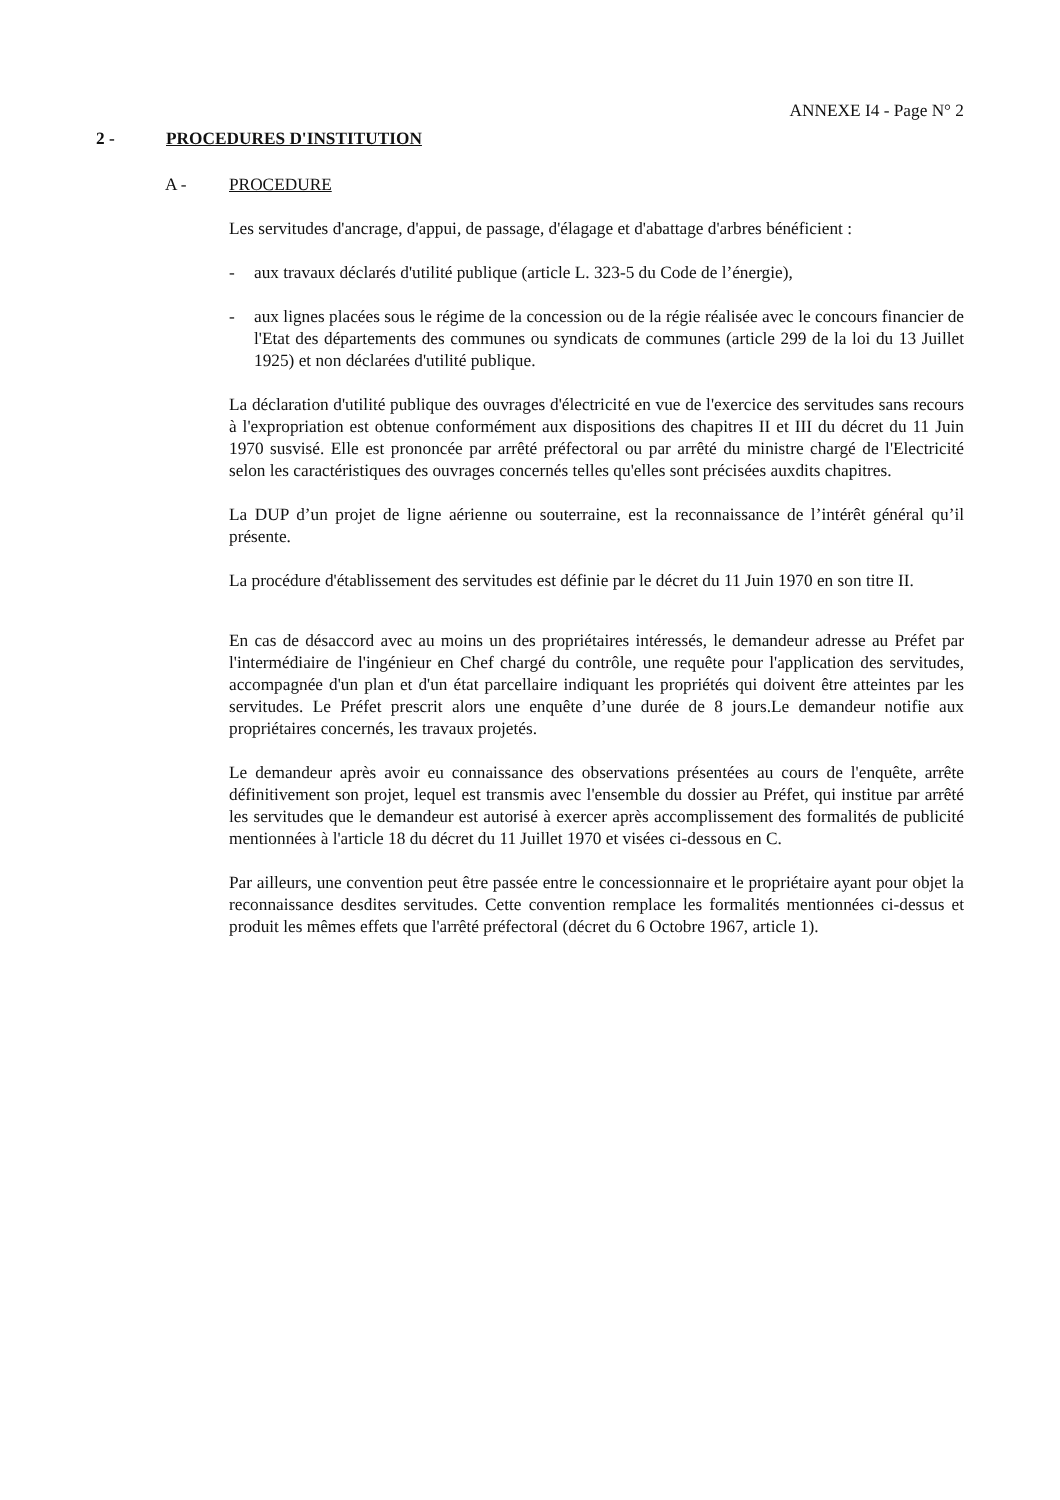ANNEXE I4 - Page N° 2
2 - PROCEDURES D'INSTITUTION
A - PROCEDURE
Les servitudes d'ancrage, d'appui, de passage, d'élagage et d'abattage d'arbres bénéficient :
- aux travaux déclarés d'utilité publique (article L. 323-5 du Code de l’énergie),
- aux lignes placées sous le régime de la concession ou de la régie réalisée avec le concours financier de l'Etat des départements des communes ou syndicats de communes (article 299 de la loi du 13 Juillet 1925) et non déclarées d'utilité publique.
La déclaration d'utilité publique des ouvrages d'électricité en vue de l'exercice des servitudes sans recours à l'expropriation est obtenue conformément aux dispositions des chapitres II et III du décret du 11 Juin 1970 susvisé. Elle est prononcée par arrêté préfectoral ou par arrêté du ministre chargé de l'Electricité selon les caractéristiques des ouvrages concernés telles qu'elles sont précisées auxdits chapitres.
La DUP d’un projet de ligne aérienne ou souterraine, est la reconnaissance de l’intérêt général qu’il présente.
La procédure d'établissement des servitudes est définie par le décret du 11 Juin 1970 en son titre II.
En cas de désaccord avec au moins un des propriétaires intéressés, le demandeur adresse au Préfet par l'intermédiaire de l'ingénieur en Chef chargé du contrôle, une requête pour l'application des servitudes, accompagnée d'un plan et d'un état parcellaire indiquant les propriétés qui doivent être atteintes par les servitudes. Le Préfet prescrit alors une enquête d’une durée de 8 jours.Le demandeur notifie aux propriétaires concernés, les travaux projetés.
Le demandeur après avoir eu connaissance des observations présentées au cours de l'enquête, arrête définitivement son projet, lequel est transmis avec l'ensemble du dossier au Préfet, qui institue par arrêté les servitudes que le demandeur est autorisé à exercer après accomplissement des formalités de publicité mentionnées à l'article 18 du décret du 11 Juillet 1970 et visées ci-dessous en C.
Par ailleurs, une convention peut être passée entre le concessionnaire et le propriétaire ayant pour objet la reconnaissance desdites servitudes. Cette convention remplace les formalités mentionnées ci-dessus et produit les mêmes effets que l'arrêté préfectoral (décret du 6 Octobre 1967, article 1).